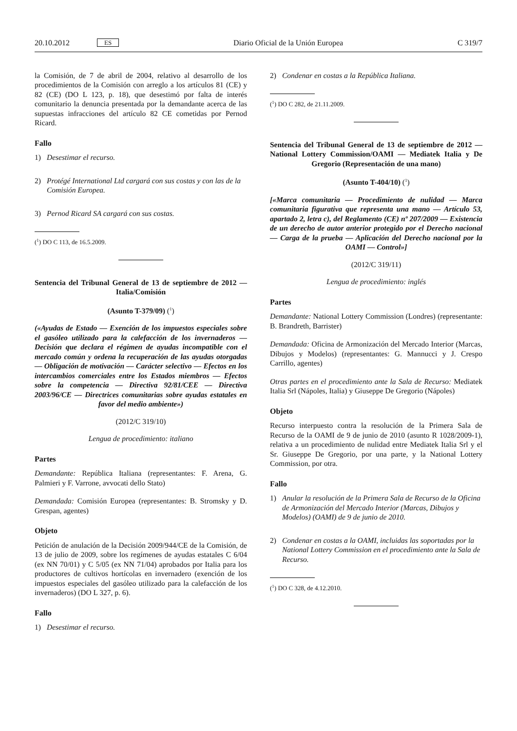20.10.2012 ES Diario Oficial de la Unión Europea C 319/7
la Comisión, de 7 de abril de 2004, relativo al desarrollo de los procedimientos de la Comisión con arreglo a los artículos 81 (CE) y 82 (CE) (DO L 123, p. 18), que desestimó por falta de interés comunitario la denuncia presentada por la demandante acerca de las supuestas infracciones del artículo 82 CE cometidas por Pernod Ricard.
Fallo
1) Desestimar el recurso.
2) Protégé International Ltd cargará con sus costas y con las de la Comisión Europea.
3) Pernod Ricard SA cargará con sus costas.
(<sup>1</sup>) DO C 113, de 16.5.2009.
Sentencia del Tribunal General de 13 de septiembre de 2012 — Italia/Comisión
(Asunto T-379/09) (<sup>1</sup>)
(«Ayudas de Estado — Exención de los impuestos especiales sobre el gasóleo utilizado para la calefacción de los invernaderos — Decisión que declara el régimen de ayudas incompatible con el mercado común y ordena la recuperación de las ayudas otorgadas — Obligación de motivación — Carácter selectivo — Efectos en los intercambios comerciales entre los Estados miembros — Efectos sobre la competencia — Directiva 92/81/CEE — Directiva 2003/96/CE — Directrices comunitarias sobre ayudas estatales en favor del medio ambiente»)
(2012/C 319/10)
Lengua de procedimiento: italiano
Partes
Demandante: República Italiana (representantes: F. Arena, G. Palmieri y F. Varrone, avvocati dello Stato)
Demandada: Comisión Europea (representantes: B. Stromsky y D. Grespan, agentes)
Objeto
Petición de anulación de la Decisión 2009/944/CE de la Comisión, de 13 de julio de 2009, sobre los regímenes de ayudas estatales C 6/04 (ex NN 70/01) y C 5/05 (ex NN 71/04) aprobados por Italia para los productores de cultivos hortícolas en invernadero (exención de los impuestos especiales del gasóleo utilizado para la calefacción de los invernaderos) (DO L 327, p. 6).
Fallo
1) Desestimar el recurso.
2) Condenar en costas a la República Italiana.
(<sup>1</sup>) DO C 282, de 21.11.2009.
Sentencia del Tribunal General de 13 de septiembre de 2012 — National Lottery Commission/OAMI — Mediatek Italia y De Gregorio (Representación de una mano)
(Asunto T-404/10) (<sup>1</sup>)
[«Marca comunitaria — Procedimiento de nulidad — Marca comunitaria figurativa que representa una mano — Artículo 53, apartado 2, letra c), del Reglamento (CE) nº 207/2009 — Existencia de un derecho de autor anterior protegido por el Derecho nacional — Carga de la prueba — Aplicación del Derecho nacional por la OAMI — Control»]
(2012/C 319/11)
Lengua de procedimiento: inglés
Partes
Demandante: National Lottery Commission (Londres) (representante: B. Brandreth, Barrister)
Demandada: Oficina de Armonización del Mercado Interior (Marcas, Dibujos y Modelos) (representantes: G. Mannucci y J. Crespo Carrillo, agentes)
Otras partes en el procedimiento ante la Sala de Recurso: Mediatek Italia Srl (Nápoles, Italia) y Giuseppe De Gregorio (Nápoles)
Objeto
Recurso interpuesto contra la resolución de la Primera Sala de Recurso de la OAMI de 9 de junio de 2010 (asunto R 1028/2009-1), relativa a un procedimiento de nulidad entre Mediatek Italia Srl y el Sr. Giuseppe De Gregorio, por una parte, y la National Lottery Commission, por otra.
Fallo
1) Anular la resolución de la Primera Sala de Recurso de la Oficina de Armonización del Mercado Interior (Marcas, Dibujos y Modelos) (OAMI) de 9 de junio de 2010.
2) Condenar en costas a la OAMI, incluidas las soportadas por la National Lottery Commission en el procedimiento ante la Sala de Recurso.
(<sup>1</sup>) DO C 328, de 4.12.2010.